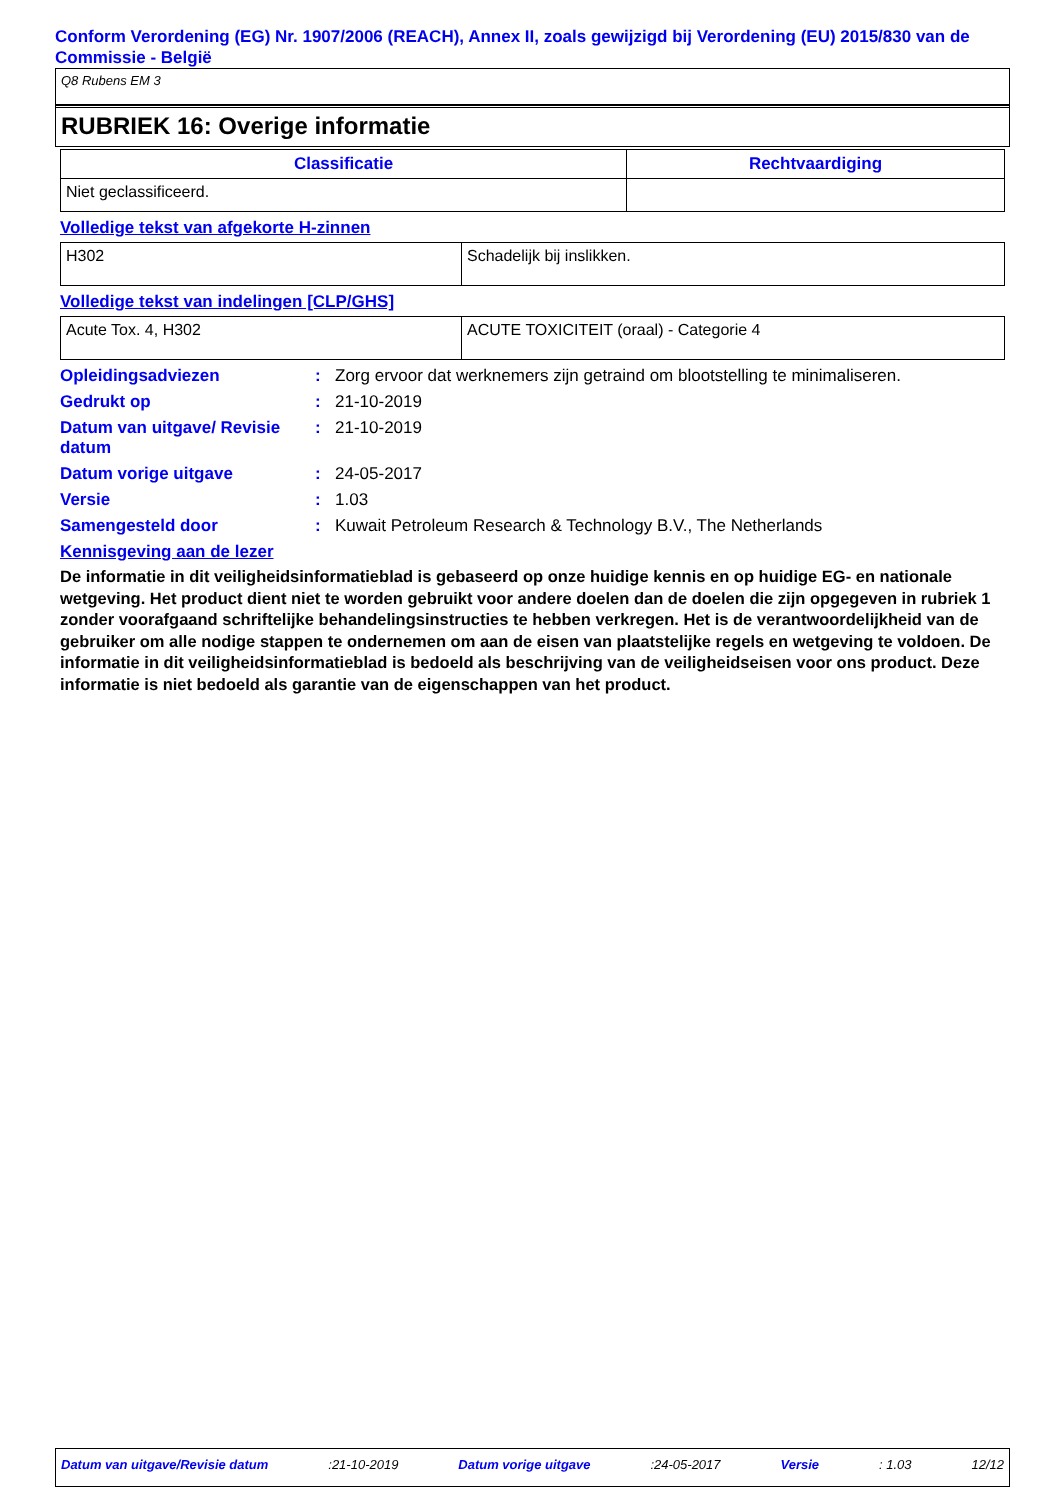Conform Verordening (EG) Nr. 1907/2006 (REACH), Annex II, zoals gewijzigd bij Verordening (EU) 2015/830 van de Commissie - België
Q8 Rubens EM 3
RUBRIEK 16: Overige informatie
| Classificatie | Rechtvaardiging |
| --- | --- |
| Niet geclassificeerd. | |
Volledige tekst van afgekorte H-zinnen
| H302 | Schadelijk bij inslikken. |
Volledige tekst van indelingen [CLP/GHS]
| Acute Tox. 4, H302 | ACUTE TOXICITEIT (oraal) - Categorie 4 |
Opleidingsadviezen : Zorg ervoor dat werknemers zijn getraind om blootstelling te minimaliseren.
Gedrukt op : 21-10-2019
Datum van uitgave/ Revisie datum
: 21-10-2019
Datum vorige uitgave : 24-05-2017
Versie : 1.03
Samengesteld door : Kuwait Petroleum Research & Technology B.V., The Netherlands
Kennisgeving aan de lezer
De informatie in dit veiligheidsinformatieblad is gebaseerd op onze huidige kennis en op huidige EG- en nationale wetgeving. Het product dient niet te worden gebruikt voor andere doelen dan de doelen die zijn opgegeven in rubriek 1 zonder voorafgaand schriftelijke behandelingsinstructies te hebben verkregen. Het is de verantwoordelijkheid van de gebruiker om alle nodige stappen te ondernemen om aan de eisen van plaatstelijke regels en wetgeving te voldoen. De informatie in dit veiligheidsinformatieblad is bedoeld als beschrijving van de veiligheidseisen voor ons product. Deze informatie is niet bedoeld als garantie van de eigenschappen van het product.
Datum van uitgave/Revisie datum :21-10-2019 Datum vorige uitgave :24-05-2017 Versie : 1.03 12/12